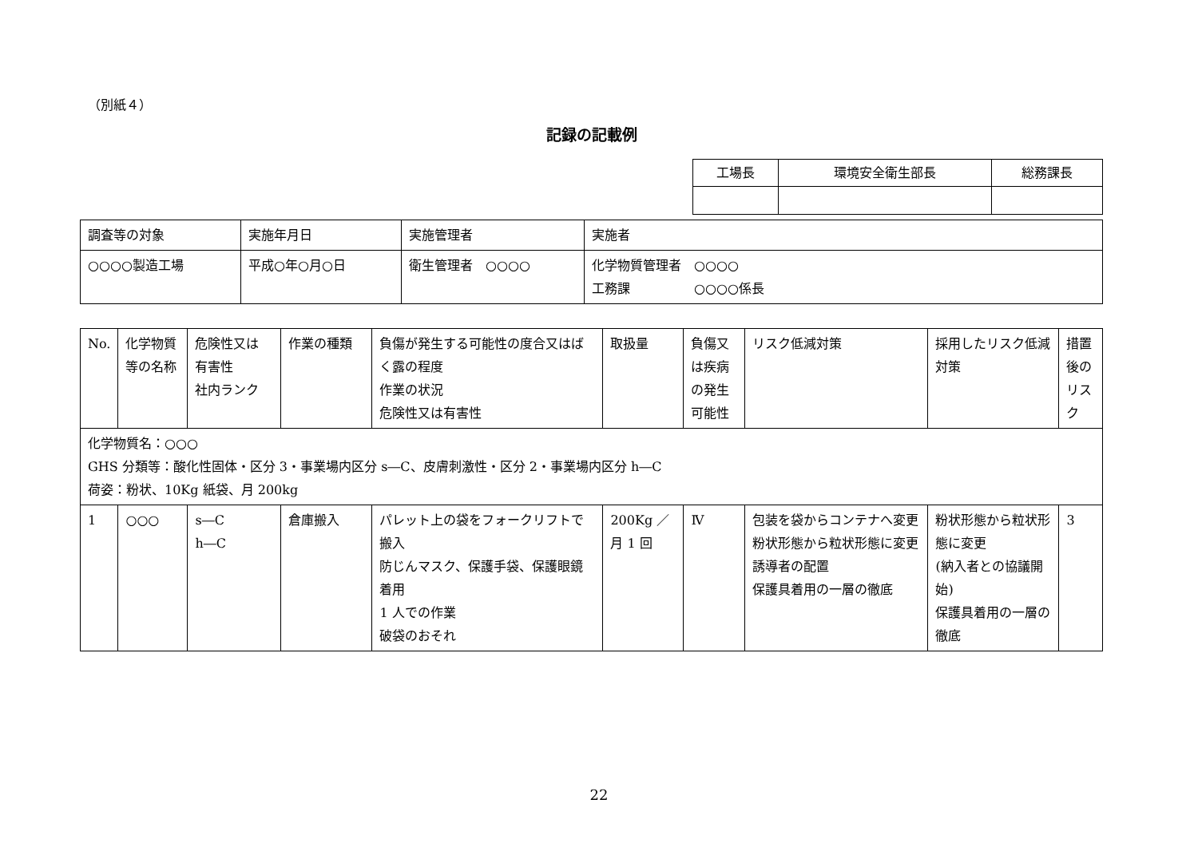（別紙４）
記録の記載例
| 工場長 | 環境安全衛生部長 | 総務課長 |
| 調査等の対象 | 実施年月日 | 実施管理者 | 実施者 |
| ○○○○製造工場 | 平成○年○月○日 | 衛生管理者 ○○○○ | 化学物質管理者 ○○○○ 工務課 ○○○○係長 |
| No. | 化学物質等の名称 | 危険性又は 有害性 社内ランク | 作業の種類 | 負傷が発生する可能性の度合又はばく露の程度 作業の状況 危険性又は有害性 | 取扱量 | 負傷又は疾病の発生可能性 | リスク低減対策 | 採用したリスク低減対策 | 措置後のリスク |
| --- | --- | --- | --- | --- | --- | --- | --- | --- | --- |
| 化学物質名：○○○ GHS 分類等：酸化性固体・区分 3・事業場内区分 s―C、皮膚刺激性・区分 2・事業場内区分 h―C 荷姿：粉状、10Kg 紙袋、月 200kg | | | | | | | | | |
| 1 | ○○○ | s―C h―C | 倉庫搬入 | パレット上の袋をフォークリフトで搬入 防じんマスク、保護手袋、保護眼鏡着用 1 人での作業 破袋のおそれ | 200Kg ／月 1 回 | Ⅳ | 包装を袋からコンテナへ変更 粉状形態から粒状形態に変更 誘導者の配置 保護具着用の一層の徹底 | 粉状形態から粒状形態に変更 (納入者との協議開始) 保護具着用の一層の徹底 | 3 |
22